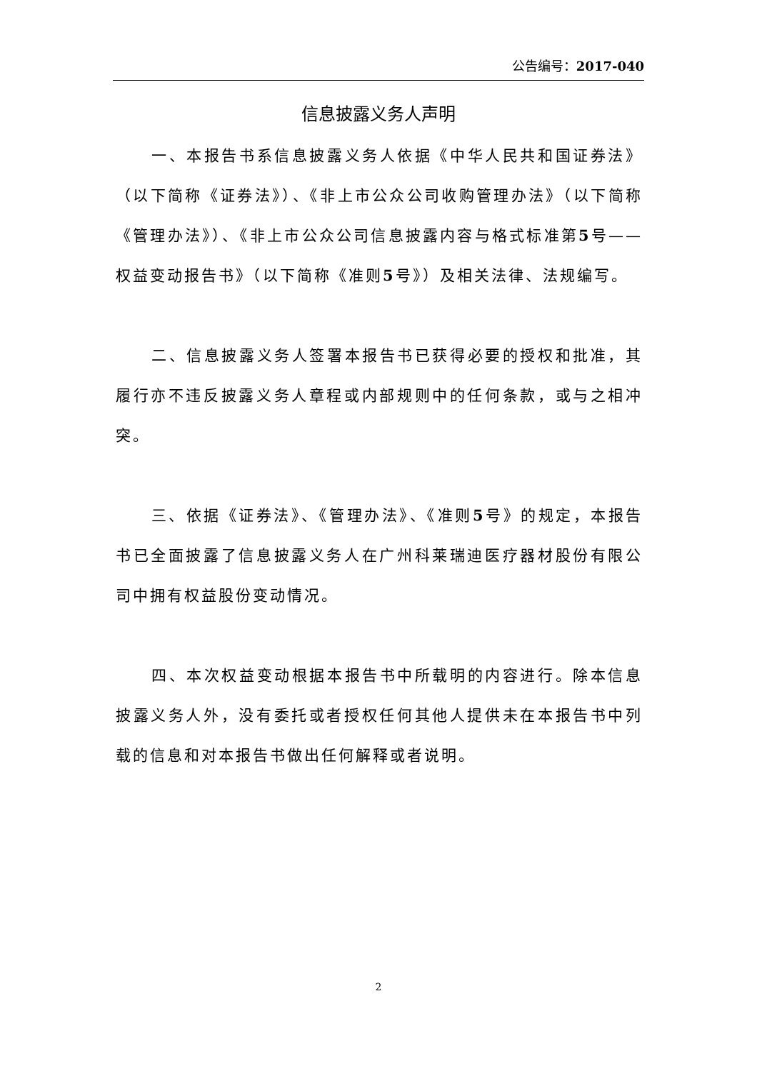公告编号：2017-040
信息披露义务人声明
一、本报告书系信息披露义务人依据《中华人民共和国证券法》（以下简称《证券法》）、《非上市公众公司收购管理办法》（以下简称《管理办法》）、《非上市公众公司信息披露内容与格式标准第5号——权益变动报告书》（以下简称《准则5号》）及相关法律、法规编写。
二、信息披露义务人签署本报告书已获得必要的授权和批准，其履行亦不违反披露义务人章程或内部规则中的任何条款，或与之相冲突。
三、依据《证券法》、《管理办法》、《准则5号》的规定，本报告书已全面披露了信息披露义务人在广州科莱瑞迪医疗器材股份有限公司中拥有权益股份变动情况。
四、本次权益变动根据本报告书中所载明的内容进行。除本信息披露义务人外，没有委托或者授权任何其他人提供未在本报告书中列载的信息和对本报告书做出任何解释或者说明。
2